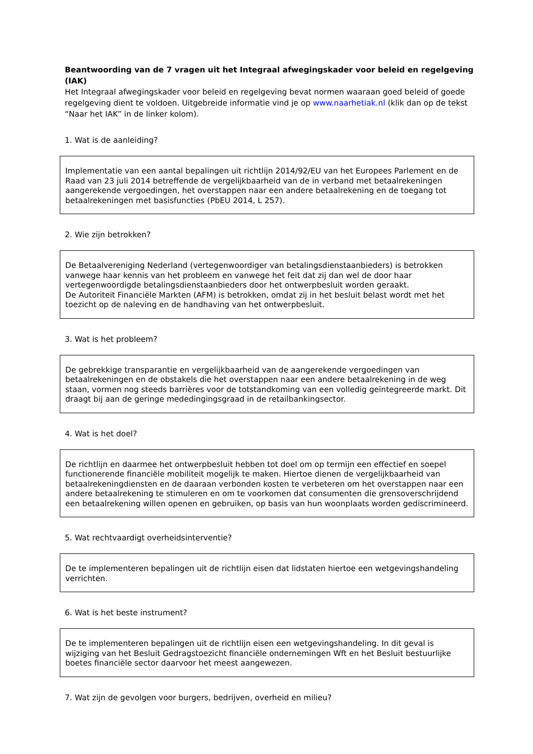Beantwoording van de 7 vragen uit het Integraal afwegingskader voor beleid en regelgeving (IAK)
Het Integraal afwegingskader voor beleid en regelgeving bevat normen waaraan goed beleid of goede regelgeving dient te voldoen. Uitgebreide informatie vind je op www.naarhetiak.nl (klik dan op de tekst “Naar het IAK” in de linker kolom).
1. Wat is de aanleiding?
Implementatie van een aantal bepalingen uit richtlijn 2014/92/EU van het Europees Parlement en de Raad van 23 juli 2014 betreffende de vergelijkbaarheid van de in verband met betaalrekeningen aangerekende vergoedingen, het overstappen naar een andere betaalrekening en de toegang tot betaalrekeningen met basisfuncties (PbEU 2014, L 257).
2. Wie zijn betrokken?
De Betaalvereniging Nederland (vertegenwoordiger van betalingsdienstaanbieders) is betrokken vanwege haar kennis van het probleem en vanwege het feit dat zij dan wel de door haar vertegenwoordigde betalingsdienstaanbieders door het ontwerpbesluit worden geraakt.
De Autoriteit Financiële Markten (AFM) is betrokken, omdat zij in het besluit belast wordt met het toezicht op de naleving en de handhaving van het ontwerpbesluit.
3. Wat is het probleem?
De gebrekkige transparantie en vergelijkbaarheid van de aangerekende vergoedingen van betaalrekeningen en de obstakels die het overstappen naar een andere betaalrekening in de weg staan, vormen nog steeds barrières voor de totstandkoming van een volledig geïntegreerde markt. Dit draagt bij aan de geringe mededingingsgraad in de retailbankingsector.
4. Wat is het doel?
De richtlijn en daarmee het ontwerpbesluit hebben tot doel om op termijn een effectief en soepel functionerende financiële mobiliteit mogelijk te maken. Hiertoe dienen de vergelijkbaarheid van betaalrekeningdiensten en de daaraan verbonden kosten te verbeteren om het overstappen naar een andere betaalrekening te stimuleren en om te voorkomen dat consumenten die grensoverschrijdend een betaalrekening willen openen en gebruiken, op basis van hun woonplaats worden gediscrimineerd.
5. Wat rechtvaardigt overheidsinterventie?
De te implementeren bepalingen uit de richtlijn eisen dat lidstaten hiertoe een wetgevingshandeling verrichten.
6. Wat is het beste instrument?
De te implementeren bepalingen uit de richtlijn eisen een wetgevingshandeling. In dit geval is wijziging van het Besluit Gedragstoezicht financiële ondernemingen Wft en het Besluit bestuurlijke boetes financiële sector daarvoor het meest aangewezen.
7. Wat zijn de gevolgen voor burgers, bedrijven, overheid en milieu?